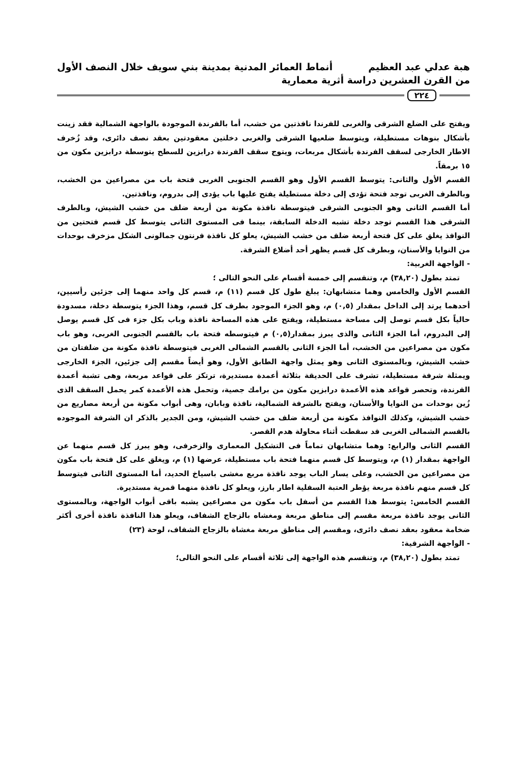هبة عدلي عبد العظيم أنماط العمائر المدنية بمدينة بني سويف خلال النصف الأول
من القرن العشرين دراسة أثرية معمارية
٢٢٤
ويفتح على الضلع الشرقى والغربى للفرندا نافذتين من خشب، أما بالفرندة الموجودة بالواجهة الشمالية فقد زينت بأشكال بنوهات مستطيلة، ويتوسط ضلعيها الشرقى والغربى دخلتين معقودتين بعقد نصف دائرى، وقد زُخرف الاطار الخارجى لسقف الفرندة بأشكال مربعات، ويتوج سقف الفرندة درابزين للسطح يتوسطة درابزين مكون من ١٥ برمقاً.
القسم الأول والثانى: يتوسط القسم الأول وهو القسم الجنوبى الغربى فتحة باب من مصراعين من الخشب، وبالطرف الغربى توجد فتحة تؤدى إلى دخلة مستطيلة يفتح عليها باب يؤدى إلى بدروم، ونافذتين.
أما القسم الثانى وهو الجنوبى الشرقى فيتوسطة نافذة مكونة من أربعة ضلف من خشب الشيش، وبالطرف الشرقى هذا القسم توجد دخلة تشبه الدخلة السابقة، بينما فى المستوى الثانى يتوسط كل قسم فتحتين من النوافذ يغلق على كل فتحة أربعة ضلف من خشب الشيش، يعلو كل نافذة فرنتون جمالونى الشكل مزخرف بوحدات من النوايا والأسنان، وبطرف كل قسم يظهر أحد أضلاع الشرفة.
- الواجهة الغربية:
تمتد بطول (٣٨,٢٠) م، وتنقسم إلى خمسة أقسام على النحو التالى ؛
القسم الأول والخامس وهما متشابهان: يبلغ طول كل قسم (١١) م، قسم كل واحد منهما إلى جزئين رأسيين، أحدهما يرتد إلى الداخل بمقدار (٠,٥) م، وهو الجزء الموجود بطرف كل قسم، وهذا الجزء يتوسطة دخلة، مسدودة حالياً بكل قسم توصل إلى مساحة مستطيلة، ويفتح على هذه المساحة نافذة وباب بكل جزء فى كل قسم يوصل إلى البدروم، أما الجزء الثانى والذى يبرز بمقدار(٠,٥) م فيتوسطه فتحة باب بالقسم الجنوبى الغربى، وهو باب مكون من مصراعين من الخشب، أما الجزء الثانى بالقسم الشمالى الغربى فيتوسطة نافذة مكونة من ضلفتان من خشب الشيش، وبالمستوى الثانى وهو يمثل واجهة الطابق الأول، وهو أيضاً مقسم إلى جزئين، الجزء الخارجى ويمثلة شرفة مستطيلة، تشرف على الحديقة بثلاثة أعمدة مستديرة، ترتكز على قواعد مربعة، وهى تشبة أعمدة الفرندة، وتحصر قواعد هذه الأعمدة درابزين مكون من برامك جصية، وتحمل هذه الأعمدة كمر يحمل السقف الذى زُين بوحدات من النوايا والأسنان، ويفتح بالشرفة الشمالية، نافذة وبابان، وهى أبواب مكونة من أربعة مصاريع من خشب الشيش، وكذلك النوافذ مكونة من أربعة ضلف من خشب الشيش، ومن الجدير بالذكر ان الشرفة الموجوده بالقسم الشمالى الغربى قد سقطت أثناء محاولة هدم القصر.
القسم الثانى والرابع: وهما متشابهان تماماً فى التشكيل المعمارى والزخرفى، وهو يبرز كل قسم منهما عن الواجهة بمقدار (١) م، ويتوسط كل قسم منهما فتحة باب مستطيلة، عرضها (١) م، ويغلق على كل فتحة باب مكون من مصراعين من الخشب، وعلى يسار الباب يوجد نافذة مربع مغشى باسياخ الحديد، أما المستوى الثانى فيتوسط كل قسم منهم نافذة مربعة يؤطر العتبة السفلية اطار بارز، ويعلو كل نافذة منهما قمرية مستديرة.
القسم الخامس: يتوسط هذا القسم من أسفل باب مكون من مصراعين يشبه باقى أبواب الواجهة، وبالمستوى الثانى يوجد نافذة مربعة مقسم إلى مناطق مربعة ومغشاه بالزجاج الشفاف، ويعلو هذا النافذة نافذة أخرى أكثر ضخامة معقود بعقد نصف دائرى، ومقسم إلى مناطق مربعة مغشاة بالزجاج الشفاف، لوحة (٢٣)
- الواجهة الشرقية:
تمتد بطول (٣٨,٢٠) م، وتنقسم هذه الواجهة إلى ثلاثة أقسام على النحو التالى؛